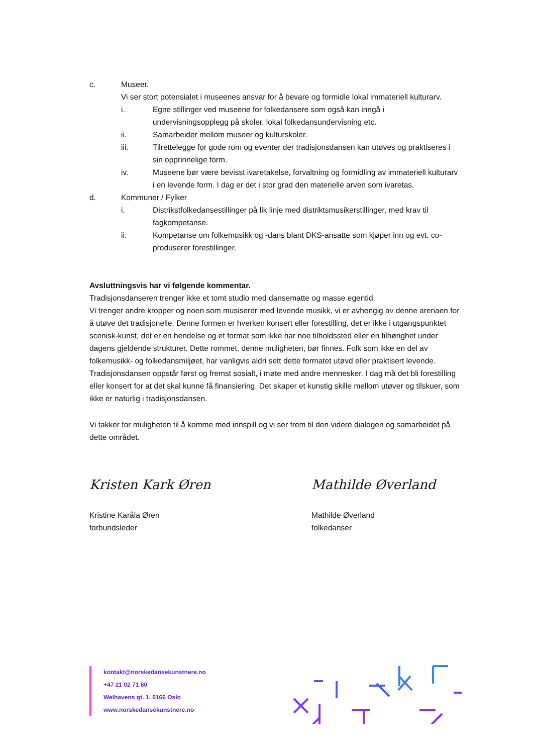c. Museer.
Vi ser stort potensialet i museenes ansvar for å bevare og formidle lokal immateriell kulturarv.
i. Egne stillinger ved museene for folkedansere som også kan inngå i undervisningsopplegg på skoler, lokal folkedansundervisning etc.
ii. Samarbeider mellom museer og kulturskoler.
iii. Tilrettelegge for gode rom og eventer der tradisjonsdansen kan utøves og praktiseres i sin opprinnelige form.
iv. Museene bør være bevisst ivaretakelse, forvaltning og formidling av immateriell kulturarv i en levende form. I dag er det i stor grad den materielle arven som ivaretas.
d. Kommuner / Fylker
i. Distrikstfolkedansestillinger på lik linje med distriktsmusikerstillinger, med krav til fagkompetanse.
ii. Kompetanse om folkemusikk og -dans blant DKS-ansatte som kjøper inn og evt. co-produserer forestillinger.
Avsluttningsvis har vi følgende kommentar.
Tradisjonsdanseren trenger ikke et tomt studio med dansematte og masse egentid.
Vi trenger andre kropper og noen som musiserer med levende musikk, vi er avhengig av denne arenaen for å utøve det tradisjonelle. Denne formen er hverken konsert eller forestilling, det er ikke i utgangspunktet scenisk-kunst, det er en hendelse og et format som ikke har noe tilholdssted eller en tilhørighet under dagens gjeldende strukturer. Dette rommet, denne muligheten, bør finnes. Folk som ikke en del av folkemusikk- og folkedansmiljøet, har vanligvis aldri sett dette formatet utøvd eller praktisert levende. Tradisjonsdansen oppstår først og fremst sosialt, i møte med andre mennesker. I dag må det bli forestilling eller konsert for at det skal kunne få finansiering. Det skaper et kunstig skille mellom utøver og tilskuer, som ikke er naturlig i tradisjonsdansen.
Vi takker for muligheten til å komme med innspill og vi ser frem til den videre dialogen og samarbeidet på dette området.
Kristen Kark Øren
Kristine Karåla Øren
forbundsleder
Mathilde Øverland
Mathilde Øverland
folkedanser
kontakt@norskedansekunstnere.no
+47 21 02 71 80
Welhavens gt. 1, 0166 Oslo
www.norskedansekunstnere.no